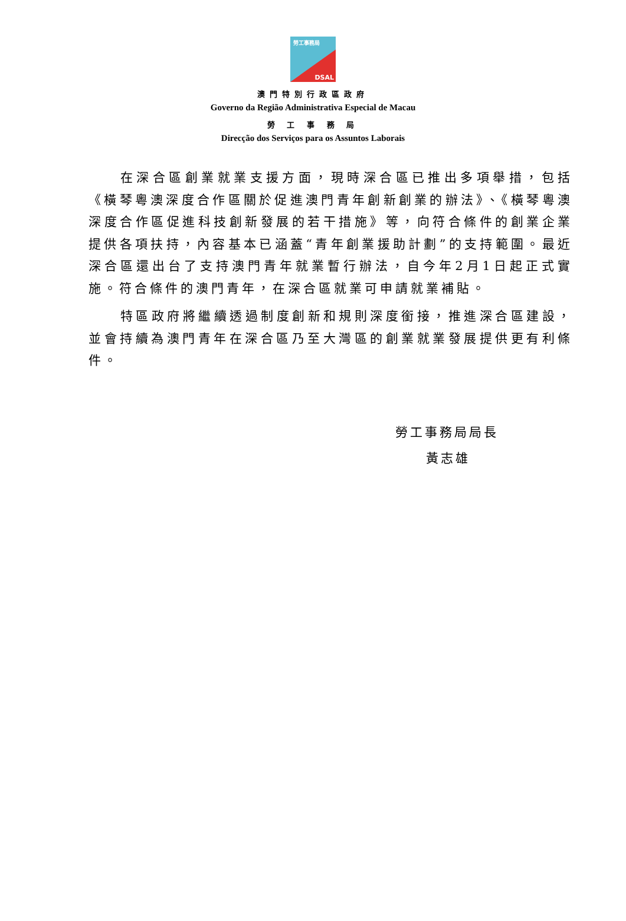勞工事務局
DSAL
澳門特別行政區政府
Governo da Região Administrativa Especial de Macau
勞 工 事 務 局
Direcção dos Serviços para os Assuntos Laborais
在深合區創業就業支援方面，現時深合區已推出多項舉措，包括《橫琴粵澳深度合作區關於促進澳門青年創新創業的辦法》、《橫琴粵澳深度合作區促進科技創新發展的若干措施》等，向符合條件的創業企業提供各項扶持，內容基本已涵蓋“青年創業援助計劃”的支持範圍。最近深合區還出台了支持澳門青年就業暫行辦法，自今年2月1日起正式實施。符合條件的澳門青年，在深合區就業可申請就業補貼。
特區政府將繼續透過制度創新和規則深度銜接，推進深合區建設，並會持續為澳門青年在深合區乃至大灣區的創業就業發展提供更有利條件。
勞工事務局局長
黃志雄